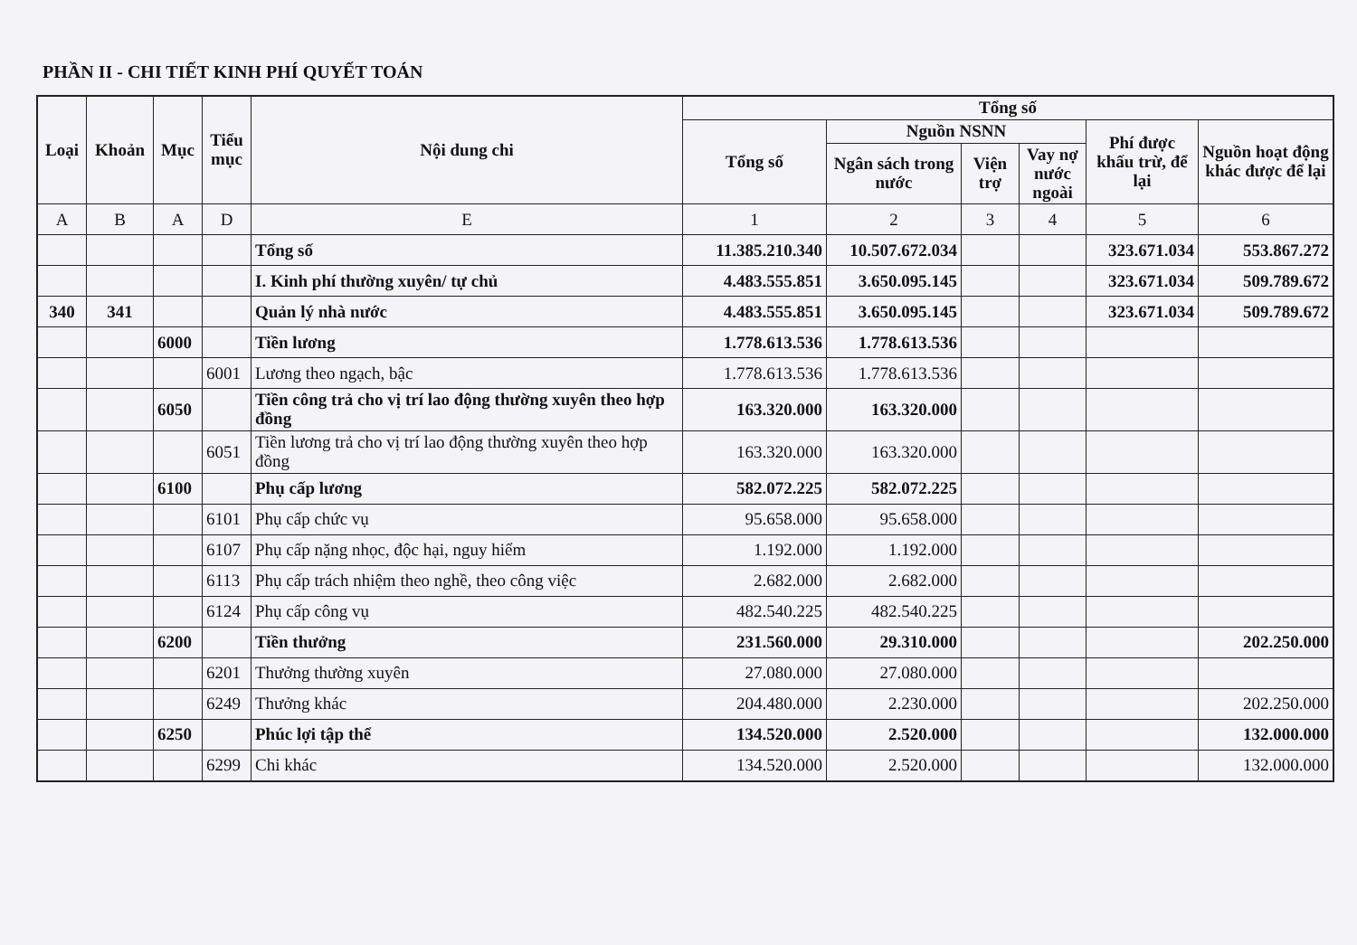PHẦN II - CHI TIẾT KINH PHÍ QUYẾT TOÁN
| Loại | Khoản | Mục | Tiểu mục | Nội dung chi | Tổng số | | | | | |
| --- | --- | --- | --- | --- | --- | --- | --- | --- | --- | --- |
| | | | | | Tổng số | Nguồn NSNN | | | Phí được khấu trừ, để lại | Nguồn hoạt động khác được để lại |
| | | | | | | Ngân sách trong nước | Viện trợ | Vay nợ nước ngoài | | |
| A | B | A | D | E | 1 | 2 | 3 | 4 | 5 | 6 |
| | | | | Tổng số | 11.385.210.340 | 10.507.672.034 | | | 323.671.034 | 553.867.272 |
| | | | | I. Kinh phí thường xuyên/ tự chủ | 4.483.555.851 | 3.650.095.145 | | | 323.671.034 | 509.789.672 |
| 340 | 341 | | | Quản lý nhà nước | 4.483.555.851 | 3.650.095.145 | | | 323.671.034 | 509.789.672 |
| | | 6000 | | Tiền lương | 1.778.613.536 | 1.778.613.536 | | | | |
| | | | 6001 | Lương theo ngạch, bậc | 1.778.613.536 | 1.778.613.536 | | | | |
| | | 6050 | | Tiền công trả cho vị trí lao động thường xuyên theo hợp đồng | 163.320.000 | 163.320.000 | | | | |
| | | | 6051 | Tiền lương trả cho vị trí lao động thường xuyên theo hợp đồng | 163.320.000 | 163.320.000 | | | | |
| | | 6100 | | Phụ cấp lương | 582.072.225 | 582.072.225 | | | | |
| | | | 6101 | Phụ cấp chức vụ | 95.658.000 | 95.658.000 | | | | |
| | | | 6107 | Phụ cấp nặng nhọc, độc hại, nguy hiểm | 1.192.000 | 1.192.000 | | | | |
| | | | 6113 | Phụ cấp trách nhiệm theo nghề, theo công việc | 2.682.000 | 2.682.000 | | | | |
| | | | 6124 | Phụ cấp công vụ | 482.540.225 | 482.540.225 | | | | |
| | | 6200 | | Tiền thưởng | 231.560.000 | 29.310.000 | | | | 202.250.000 |
| | | | 6201 | Thưởng thường xuyên | 27.080.000 | 27.080.000 | | | | |
| | | | 6249 | Thưởng khác | 204.480.000 | 2.230.000 | | | | 202.250.000 |
| | | 6250 | | Phúc lợi tập thể | 134.520.000 | 2.520.000 | | | | 132.000.000 |
| | | | 6299 | Chi khác | 134.520.000 | 2.520.000 | | | | 132.000.000 |